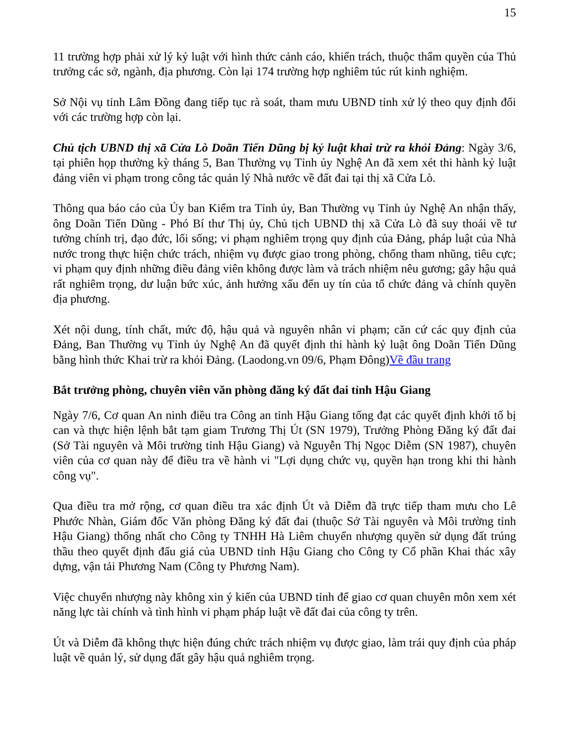15
11 trường hợp phải xử lý kỷ luật với hình thức cảnh cáo, khiển trách, thuộc thẩm quyền của Thủ trưởng các sở, ngành, địa phương. Còn lại 174 trường hợp nghiêm túc rút kinh nghiệm.
Sở Nội vụ tỉnh Lâm Đồng đang tiếp tục rà soát, tham mưu UBND tỉnh xử lý theo quy định đối với các trường hợp còn lại.
Chủ tịch UBND thị xã Cửa Lò Doãn Tiến Dũng bị kỷ luật khai trừ ra khỏi Đảng: Ngày 3/6, tại phiên họp thường kỳ tháng 5, Ban Thường vụ Tỉnh ủy Nghệ An đã xem xét thi hành kỷ luật đảng viên vi phạm trong công tác quản lý Nhà nước về đất đai tại thị xã Cửa Lò.
Thông qua báo cáo của Ủy ban Kiểm tra Tỉnh ủy, Ban Thường vụ Tỉnh ủy Nghệ An nhận thấy, ông Doãn Tiến Dũng - Phó Bí thư Thị ủy, Chủ tịch UBND thị xã Cửa Lò đã suy thoái về tư tưởng chính trị, đạo đức, lối sống; vi phạm nghiêm trọng quy định của Đảng, pháp luật của Nhà nước trong thực hiện chức trách, nhiệm vụ được giao trong phòng, chống tham nhũng, tiêu cực; vi phạm quy định những điều đảng viên không được làm và trách nhiệm nêu gương; gây hậu quả rất nghiêm trọng, dư luận bức xúc, ảnh hưởng xấu đến uy tín của tổ chức đảng và chính quyền địa phương.
Xét nội dung, tính chất, mức độ, hậu quả và nguyên nhân vi phạm; căn cứ các quy định của Đảng, Ban Thường vụ Tỉnh ủy Nghệ An đã quyết định thi hành kỷ luật ông Doãn Tiến Dũng bằng hình thức Khai trừ ra khỏi Đảng. (Laodong.vn 09/6, Phạm Đông)Về đầu trang
Bắt trưởng phòng, chuyên viên văn phòng đăng ký đất đai tỉnh Hậu Giang
Ngày 7/6, Cơ quan An ninh điều tra Công an tỉnh Hậu Giang tống đạt các quyết định khởi tố bị can và thực hiện lệnh bắt tạm giam Trương Thị Út (SN 1979), Trưởng Phòng Đăng ký đất đai (Sở Tài nguyên và Môi trường tỉnh Hậu Giang) và Nguyễn Thị Ngọc Diễm (SN 1987), chuyên viên của cơ quan này để điều tra về hành vi "Lợi dụng chức vụ, quyền hạn trong khi thi hành công vụ".
Qua điều tra mở rộng, cơ quan điều tra xác định Út và Diễm đã trực tiếp tham mưu cho Lê Phước Nhàn, Giám đốc Văn phòng Đăng ký đất đai (thuộc Sở Tài nguyên và Môi trường tỉnh Hậu Giang) thống nhất cho Công ty TNHH Hà Liêm chuyển nhượng quyền sử dụng đất trúng thầu theo quyết định đấu giá của UBND tỉnh Hậu Giang cho Công ty Cổ phần Khai thác xây dựng, vận tải Phương Nam (Công ty Phương Nam).
Việc chuyển nhượng này không xin ý kiến của UBND tỉnh để giao cơ quan chuyên môn xem xét năng lực tài chính và tình hình vi phạm pháp luật về đất đai của công ty trên.
Út và Diễm đã không thực hiện đúng chức trách nhiệm vụ được giao, làm trái quy định của pháp luật về quản lý, sử dụng đất gây hậu quả nghiêm trọng.